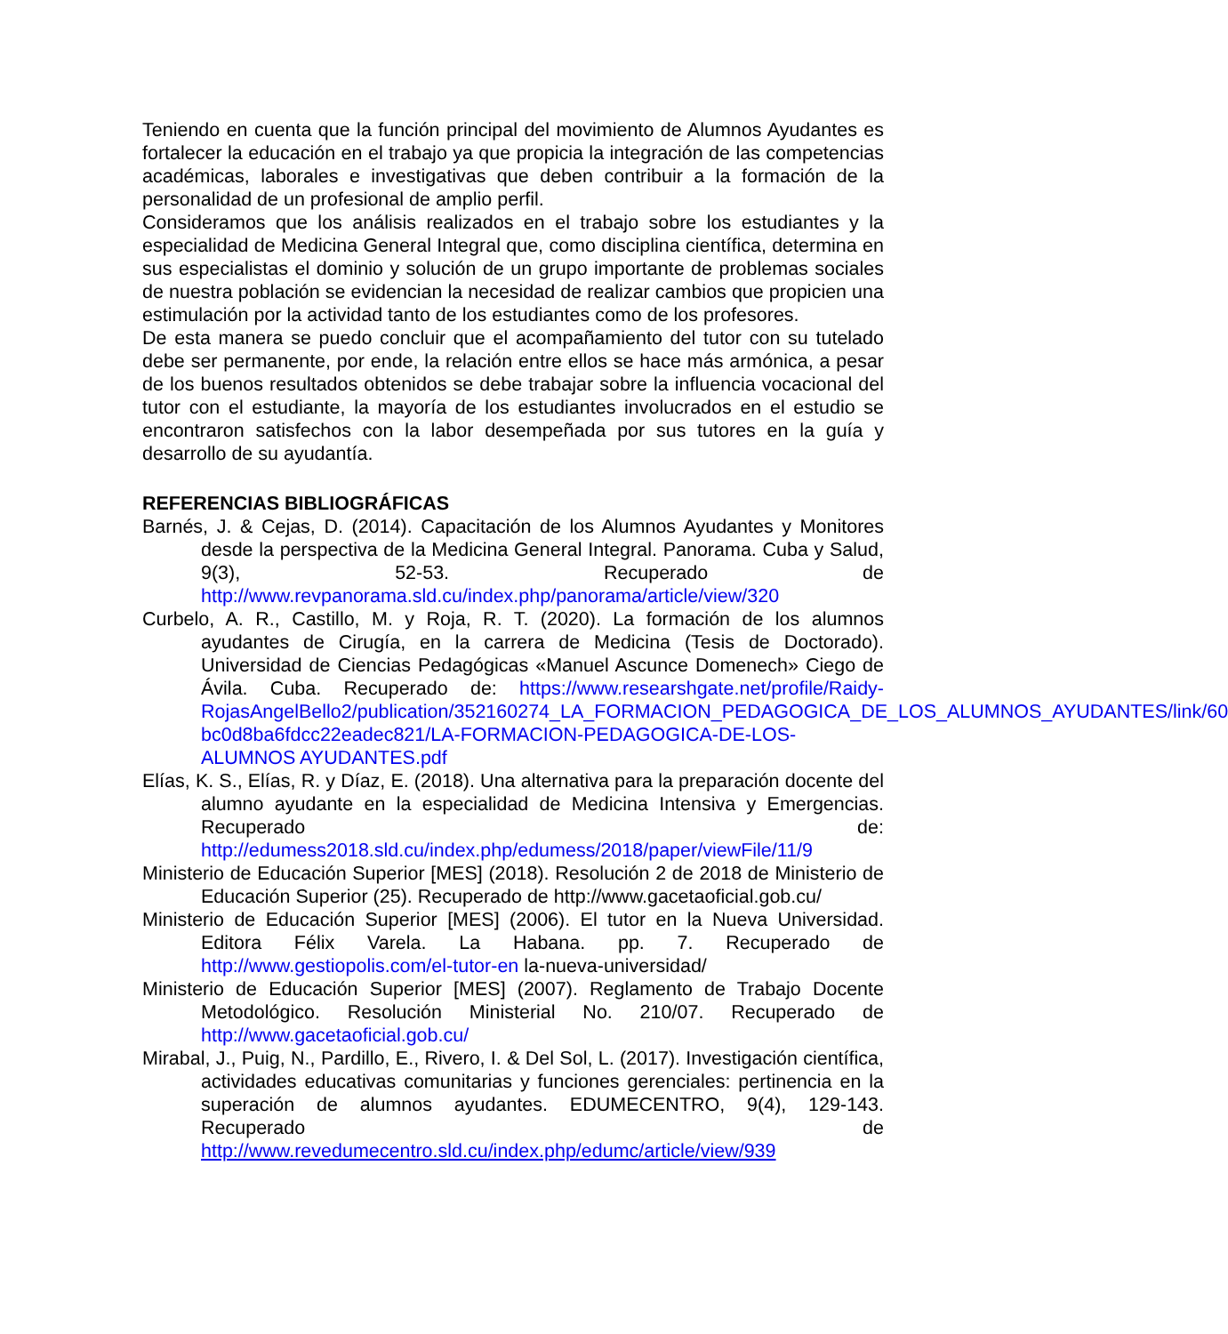Teniendo en cuenta que la función principal del movimiento de Alumnos Ayudantes es fortalecer la educación en el trabajo ya que propicia la integración de las competencias académicas, laborales e investigativas que deben contribuir a la formación de la personalidad de un profesional de amplio perfil.
Consideramos que los análisis realizados en el trabajo sobre los estudiantes y la especialidad de Medicina General Integral que, como disciplina científica, determina en sus especialistas el dominio y solución de un grupo importante de problemas sociales de nuestra población se evidencian la necesidad de realizar cambios que propicien una estimulación por la actividad tanto de los estudiantes como de los profesores.
De esta manera se puedo concluir que el acompañamiento del tutor con su tutelado debe ser permanente, por ende, la relación entre ellos se hace más armónica, a pesar de los buenos resultados obtenidos se debe trabajar sobre la influencia vocacional del tutor con el estudiante, la mayoría de los estudiantes involucrados en el estudio se encontraron satisfechos con la labor desempeñada por sus tutores en la guía y desarrollo de su ayudantía.
REFERENCIAS BIBLIOGRÁFICAS
Barnés, J. & Cejas, D. (2014). Capacitación de los Alumnos Ayudantes y Monitores desde la perspectiva de la Medicina General Integral. Panorama. Cuba y Salud, 9(3), 52-53. Recuperado de http://www.revpanorama.sld.cu/index.php/panorama/article/view/320
Curbelo, A. R., Castillo, M. y Roja, R. T. (2020). La formación de los alumnos ayudantes de Cirugía, en la carrera de Medicina (Tesis de Doctorado). Universidad de Ciencias Pedagógicas «Manuel Ascunce Domenech» Ciego de Ávila. Cuba. Recuperado de: https://www.researshgate.net/profile/Raidy-RojasAngelBello2/publication/352160274_LA_FORMACION_PEDAGOGICA_DE_LOS_ALUMNOS_AYUDANTES/link/60 bc0d8ba6fdcc22eadec821/LA-FORMACION-PEDAGOGICA-DE-LOS-ALUMNOS AYUDANTES.pdf
Elías, K. S., Elías, R. y Díaz, E. (2018). Una alternativa para la preparación docente del alumno ayudante en la especialidad de Medicina Intensiva y Emergencias. Recuperado de: http://edumess2018.sld.cu/index.php/edumess/2018/paper/viewFile/11/9
Ministerio de Educación Superior [MES] (2018). Resolución 2 de 2018 de Ministerio de Educación Superior (25). Recuperado de http://www.gacetaoficial.gob.cu/
Ministerio de Educación Superior [MES] (2006). El tutor en la Nueva Universidad. Editora Félix Varela. La Habana. pp. 7. Recuperado de http://www.gestiopolis.com/el-tutor-en la-nueva-universidad/
Ministerio de Educación Superior [MES] (2007). Reglamento de Trabajo Docente Metodológico. Resolución Ministerial No. 210/07. Recuperado de http://www.gacetaoficial.gob.cu/
Mirabal, J., Puig, N., Pardillo, E., Rivero, I. & Del Sol, L. (2017). Investigación científica, actividades educativas comunitarias y funciones gerenciales: pertinencia en la superación de alumnos ayudantes. EDUMECENTRO, 9(4), 129-143. Recuperado de http://www.revedumecentro.sld.cu/index.php/edumc/article/view/939